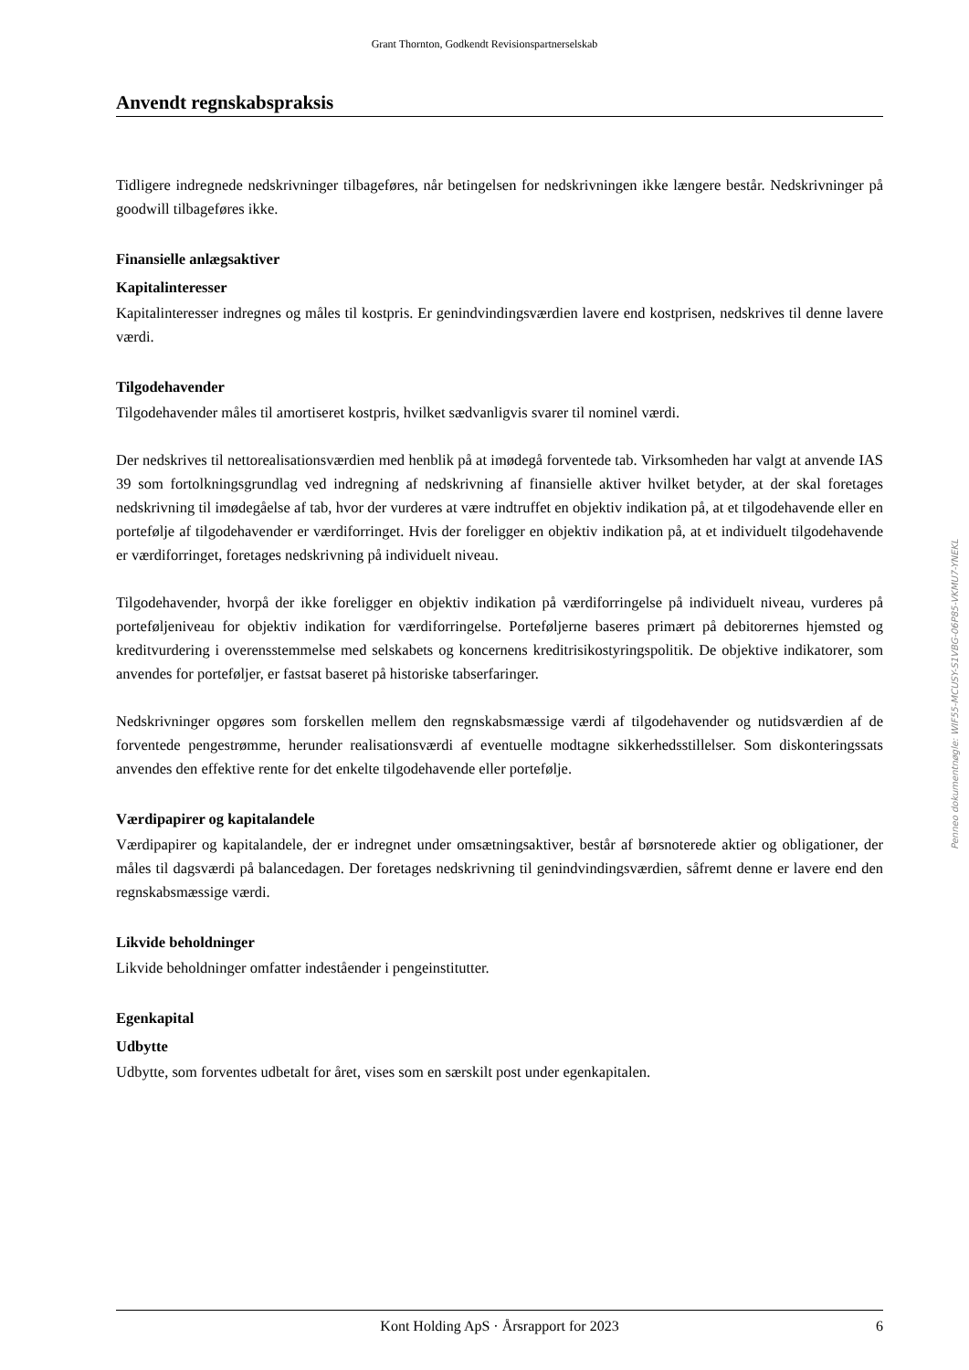Grant Thornton, Godkendt Revisionspartnerselskab
Anvendt regnskabspraksis
Tidligere indregnede nedskrivninger tilbageføres, når betingelsen for nedskrivningen ikke længere består. Nedskrivninger på goodwill tilbageføres ikke.
Finansielle anlægsaktiver
Kapitalinteresser
Kapitalinteresser indregnes og måles til kostpris. Er genindvindingsværdien lavere end kostprisen, nedskrives til denne lavere værdi.
Tilgodehavender
Tilgodehavender måles til amortiseret kostpris, hvilket sædvanligvis svarer til nominel værdi.
Der nedskrives til nettorealisationsværdien med henblik på at imødegå forventede tab. Virksomheden har valgt at anvende IAS 39 som fortolkningsgrundlag ved indregning af nedskrivning af finansielle aktiver hvilket betyder, at der skal foretages nedskrivning til imødegåelse af tab, hvor der vurderes at være indtruffet en objektiv indikation på, at et tilgodehavende eller en portefølje af tilgodehavender er værdiforringet. Hvis der foreligger en objektiv indikation på, at et individuelt tilgodehavende er værdiforringet, foretages nedskrivning på individuelt niveau.
Tilgodehavender, hvorpå der ikke foreligger en objektiv indikation på værdiforringelse på individuelt niveau, vurderes på porteføljeniveau for objektiv indikation for værdiforringelse. Porteføljerne baseres primært på debitorernes hjemsted og kreditvurdering i overensstemmelse med selskabets og koncernens kreditrisikostyringspolitik. De objektive indikatorer, som anvendes for porteføljer, er fastsat baseret på historiske tabserfaringer.
Nedskrivninger opgøres som forskellen mellem den regnskabsmæssige værdi af tilgodehavender og nutidsværdien af de forventede pengestrømme, herunder realisationsværdi af eventuelle modtagne sikkerhedsstillelser. Som diskonteringssats anvendes den effektive rente for det enkelte tilgodehavende eller portefølje.
Værdipapirer og kapitalandele
Værdipapirer og kapitalandele, der er indregnet under omsætningsaktiver, består af børsnoterede aktier og obligationer, der måles til dagsværdi på balancedagen. Der foretages nedskrivning til genindvindingsværdien, såfremt denne er lavere end den regnskabsmæssige værdi.
Likvide beholdninger
Likvide beholdninger omfatter indeståender i pengeinstitutter.
Egenkapital
Udbytte
Udbytte, som forventes udbetalt for året, vises som en særskilt post under egenkapitalen.
Penneo dokumentnøgle: WIF55-MCUSY-S1VBG-06P85-VKMU7-YNEKL
Kont Holding ApS · Årsrapport for 2023 6